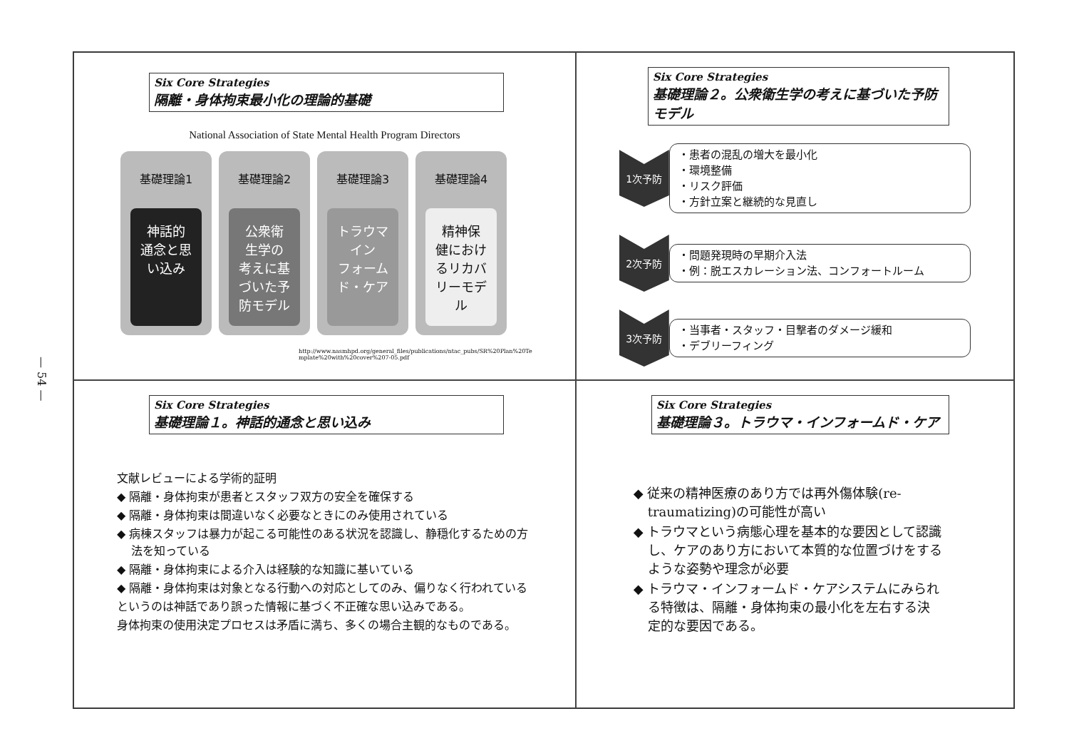— 54 —
Six Core Strategies
隔離・身体拘束最小化の理論的基礎
National Association of State Mental Health Program Directors
基礎理論1
神話的
通念と思
い込み
基礎理論2
公衆衛
生学の
考えに基
づいた予
防モデル
基礎理論3
トラウマ
イン
フォーム
ド・ケア
基礎理論4
精神保
健におけ
るリカバ
リーモデ
ル
http://www.nasmhpd.org/general_files/publications/ntac_pubs/SR%20Plan%20Te mplate%20with%20cover%207-05.pdf
Six Core Strategies
基礎理論２。公衆衛生学の考えに基づいた予防モデル
1次予防
・患者の混乱の増大を最小化
・環境整備
・リスク評価
・方針立案と継続的な見直し
2次予防
・問題発現時の早期介入法
・例：脱エスカレーション法、コンフォートルーム
3次予防
・当事者・スタッフ・目撃者のダメージ緩和
・デブリーフィング
Six Core Strategies
基礎理論１。神話的通念と思い込み
文献レビューによる学術的証明
◆ 隔離・身体拘束が患者とスタッフ双方の安全を確保する
◆ 隔離・身体拘束は間違いなく必要なときにのみ使用されている
◆ 病棟スタッフは暴力が起こる可能性のある状況を認識し、静穏化するための方法を知っている
◆ 隔離・身体拘束による介入は経験的な知識に基いている
◆ 隔離・身体拘束は対象となる行動への対応としてのみ、偏りなく行われている
というのは神話であり誤った情報に基づく不正確な思い込みである。
身体拘束の使用決定プロセスは矛盾に満ち、多くの場合主観的なものである。
Six Core Strategies
基礎理論３。トラウマ・インフォームド・ケア
◆ 従来の精神医療のあり方では再外傷体験(re-traumatizing)の可能性が高い
◆ トラウマという病態心理を基本的な要因として認識し、ケアのあり方において本質的な位置づけをするような姿勢や理念が必要
◆ トラウマ・インフォームド・ケアシステムにみられる特徴は、隔離・身体拘束の最小化を左右する決定的な要因である。